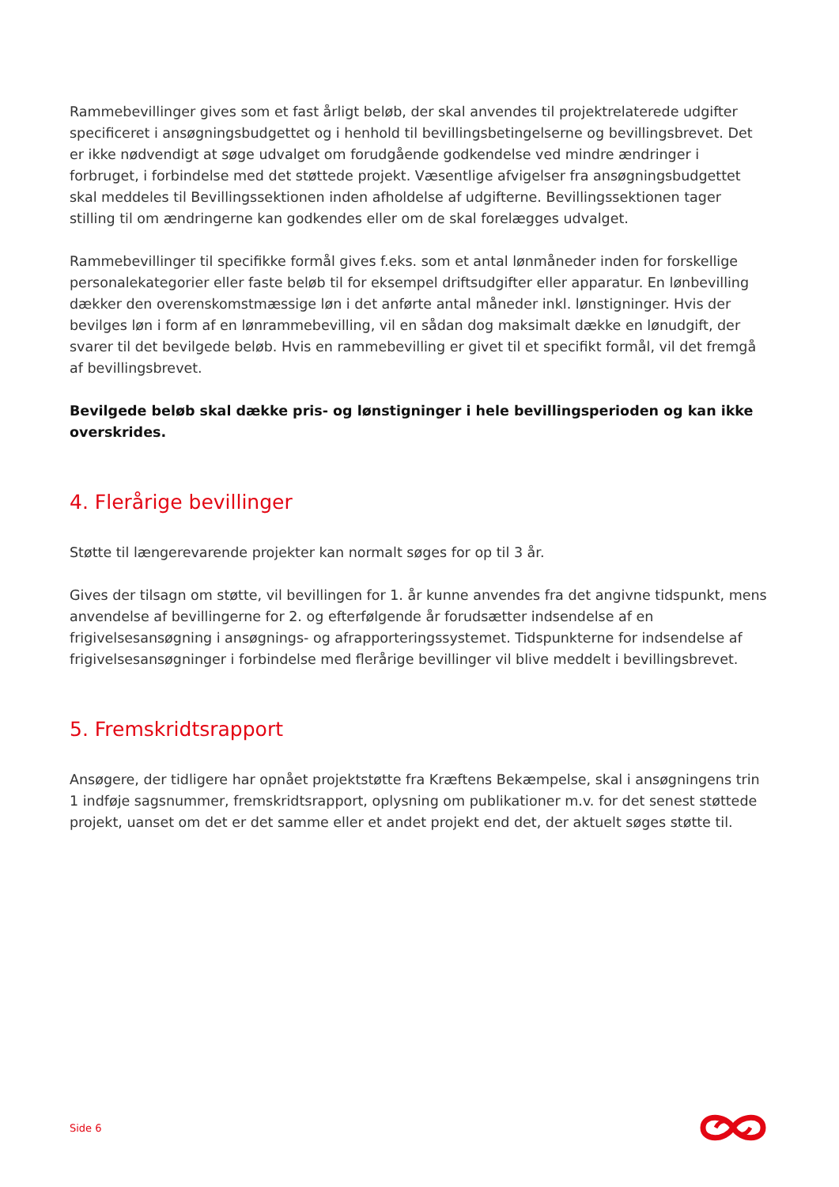Rammebevillinger gives som et fast årligt beløb, der skal anvendes til projektrelaterede udgifter specificeret i ansøgningsbudgettet og i henhold til bevillingsbetingelserne og bevillingsbrevet. Det er ikke nødvendigt at søge udvalget om forudgående godkendelse ved mindre ændringer i forbruget, i forbindelse med det støttede projekt. Væsentlige afvigelser fra ansøgningsbudgettet skal meddeles til Bevillingssektionen inden afholdelse af udgifterne. Bevillingssektionen tager stilling til om ændringerne kan godkendes eller om de skal forelægges udvalget.
Rammebevillinger til specifikke formål gives f.eks. som et antal lønmåneder inden for forskellige personalekategorier eller faste beløb til for eksempel driftsudgifter eller apparatur. En lønbevilling dækker den overenskomstmæssige løn i det anførte antal måneder inkl. lønstigninger. Hvis der bevilges løn i form af en lønrammebevilling, vil en sådan dog maksimalt dække en lønudgift, der svarer til det bevilgede beløb. Hvis en rammebevilling er givet til et specifikt formål, vil det fremgå af bevillingsbrevet.
Bevilgede beløb skal dække pris- og lønstigninger i hele bevillingsperioden og kan ikke overskrides.
4. Flerårige bevillinger
Støtte til længerevarende projekter kan normalt søges for op til 3 år.
Gives der tilsagn om støtte, vil bevillingen for 1. år kunne anvendes fra det angivne tidspunkt, mens anvendelse af bevillingerne for 2. og efterfølgende år forudsætter indsendelse af en frigivelsesansøgning i ansøgnings- og afrapporteringssystemet. Tidspunkterne for indsendelse af frigivelsesansøgninger i forbindelse med flerårige bevillinger vil blive meddelt i bevillingsbrevet.
5. Fremskridtsrapport
Ansøgere, der tidligere har opnået projektstøtte fra Kræftens Bekæmpelse, skal i ansøgningens trin 1 indføje sagsnummer, fremskridtsrapport, oplysning om publikationer m.v. for det senest støttede projekt, uanset om det er det samme eller et andet projekt end det, der aktuelt søges støtte til.
Side 6